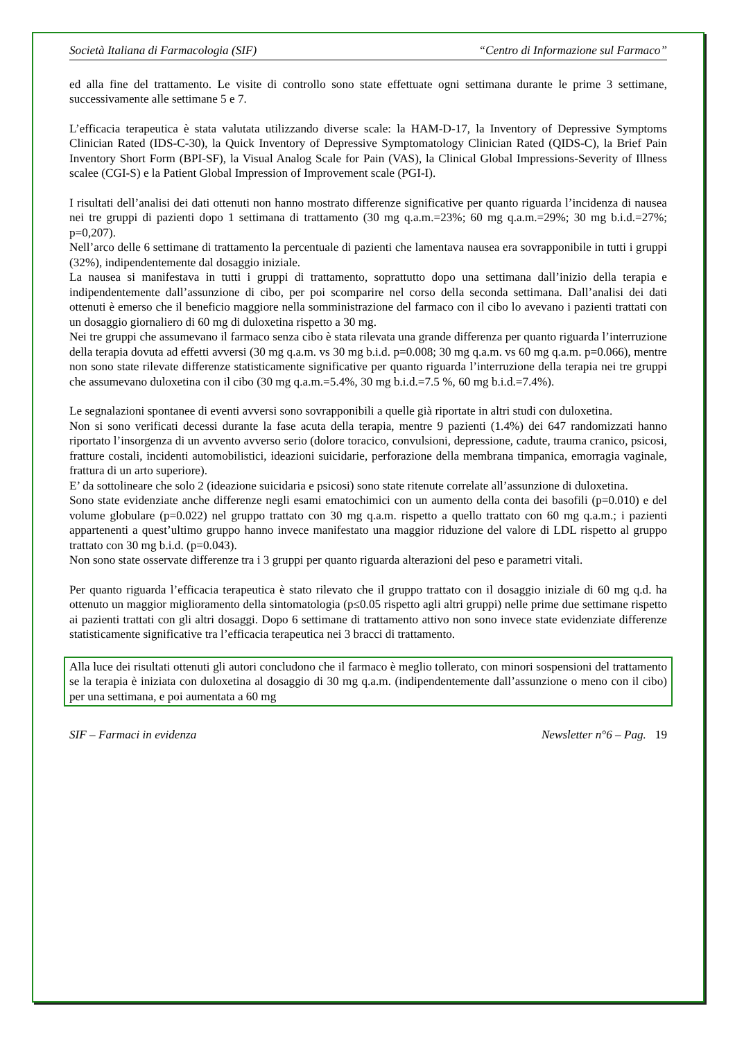Società Italiana di Farmacologia (SIF) “Centro di Informazione sul Farmaco”
ed alla fine del trattamento. Le visite di controllo sono state effettuate ogni settimana durante le prime 3 settimane, successivamente alle settimane 5 e 7.
L’efficacia terapeutica è stata valutata utilizzando diverse scale: la HAM-D-17, la Inventory of Depressive Symptoms Clinician Rated (IDS-C-30), la Quick Inventory of Depressive Symptomatology Clinician Rated (QIDS-C), la Brief Pain Inventory Short Form (BPI-SF), la Visual Analog Scale for Pain (VAS), la Clinical Global Impressions-Severity of Illness scalee (CGI-S) e la Patient Global Impression of Improvement scale (PGI-I).
I risultati dell’analisi dei dati ottenuti non hanno mostrato differenze significative per quanto riguarda l’incidenza di nausea nei tre gruppi di pazienti dopo 1 settimana di trattamento (30 mg q.a.m.=23%; 60 mg q.a.m.=29%; 30 mg b.i.d.=27%; p=0,207).
Nell’arco delle 6 settimane di trattamento la percentuale di pazienti che lamentava nausea era sovrapponibile in tutti i gruppi (32%), indipendentemente dal dosaggio iniziale.
La nausea si manifestava in tutti i gruppi di trattamento, soprattutto dopo una settimana dall’inizio della terapia e indipendentemente dall’assunzione di cibo, per poi scomparire nel corso della seconda settimana. Dall’analisi dei dati ottenuti è emerso che il beneficio maggiore nella somministrazione del farmaco con il cibo lo avevano i pazienti trattati con un dosaggio giornaliero di 60 mg di duloxetina rispetto a 30 mg.
Nei tre gruppi che assumevano il farmaco senza cibo è stata rilevata una grande differenza per quanto riguarda l’interruzione della terapia dovuta ad effetti avversi (30 mg q.a.m. vs 30 mg b.i.d. p=0.008; 30 mg q.a.m. vs 60 mg q.a.m. p=0.066), mentre non sono state rilevate differenze statisticamente significative per quanto riguarda l’interruzione della terapia nei tre gruppi che assumevano duloxetina con il cibo (30 mg q.a.m.=5.4%, 30 mg b.i.d.=7.5 %, 60 mg b.i.d.=7.4%).
Le segnalazioni spontanee di eventi avversi sono sovrapponibili a quelle già riportate in altri studi con duloxetina.
Non si sono verificati decessi durante la fase acuta della terapia, mentre 9 pazienti (1.4%) dei 647 randomizzati hanno riportato l’insorgenza di un avvento avverso serio (dolore toracico, convulsioni, depressione, cadute, trauma cranico, psicosi, fratture costali, incidenti automobilistici, ideazioni suicidarie, perforazione della membrana timpanica, emorragia vaginale, frattura di un arto superiore).
E’ da sottolineare che solo 2 (ideazione suicidaria e psicosi) sono state ritenute correlate all’assunzione di duloxetina.
Sono state evidenziate anche differenze negli esami ematochimici con un aumento della conta dei basofili (p=0.010) e del volume globulare (p=0.022) nel gruppo trattato con 30 mg q.a.m. rispetto a quello trattato con 60 mg q.a.m.; i pazienti appartenenti a quest’ultimo gruppo hanno invece manifestato una maggior riduzione del valore di LDL rispetto al gruppo trattato con 30 mg b.i.d. (p=0.043).
Non sono state osservate differenze tra i 3 gruppi per quanto riguarda alterazioni del peso e parametri vitali.
Per quanto riguarda l’efficacia terapeutica è stato rilevato che il gruppo trattato con il dosaggio iniziale di 60 mg q.d. ha ottenuto un maggior miglioramento della sintomatologia (p≤0.05 rispetto agli altri gruppi) nelle prime due settimane rispetto ai pazienti trattati con gli altri dosaggi. Dopo 6 settimane di trattamento attivo non sono invece state evidenziate differenze statisticamente significative tra l’efficacia terapeutica nei 3 bracci di trattamento.
Alla luce dei risultati ottenuti gli autori concludono che il farmaco è meglio tollerato, con minori sospensioni del trattamento se la terapia è iniziata con duloxetina al dosaggio di 30 mg q.a.m. (indipendentemente dall’assunzione o meno con il cibo) per una settimana, e poi aumentata a 60 mg
SIF – Farmaci in evidenza Newsletter n°6 – Pag. 19